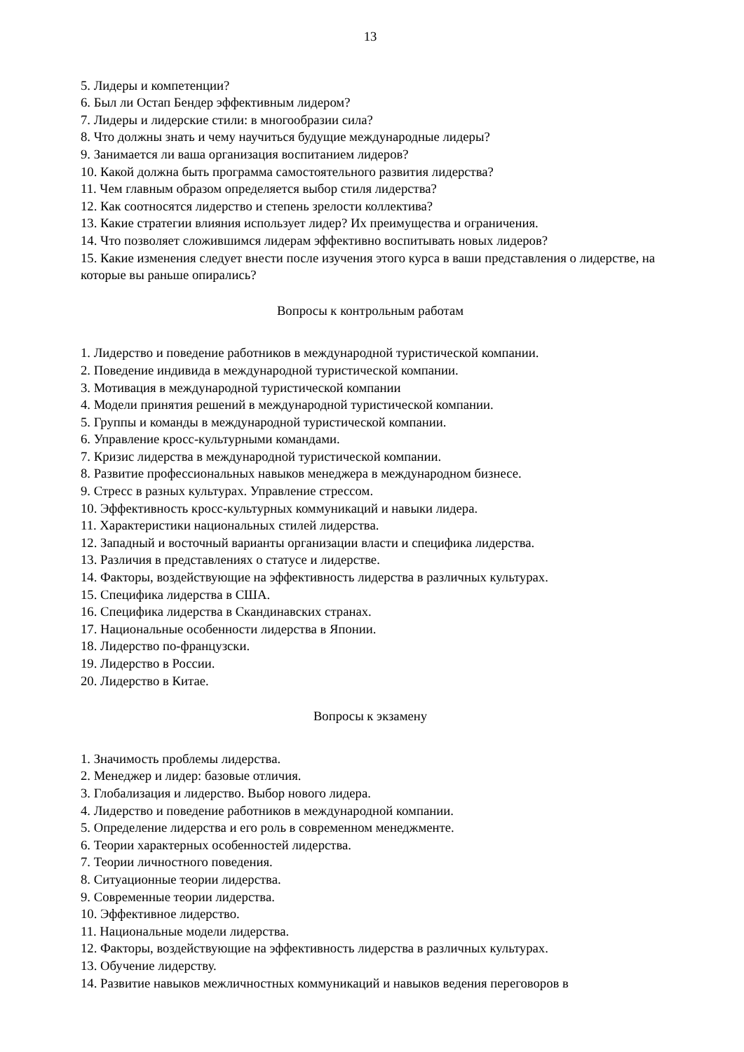13
5. Лидеры и компетенции?
6. Был ли Остап Бендер эффективным лидером?
7. Лидеры и лидерские стили: в многообразии сила?
8. Что должны знать и чему научиться будущие международные лидеры?
9. Занимается ли ваша организация воспитанием лидеров?
10. Какой должна быть программа самостоятельного развития лидерства?
11. Чем главным образом определяется выбор стиля лидерства?
12. Как соотносятся лидерство и степень зрелости коллектива?
13. Какие стратегии влияния использует лидер? Их преимущества и ограничения.
14. Что позволяет сложившимся лидерам эффективно воспитывать новых лидеров?
15. Какие изменения следует внести после изучения этого курса в ваши представления о лидерстве, на которые вы раньше опирались?
Вопросы к контрольным работам
1. Лидерство и поведение работников в международной туристической компании.
2. Поведение индивида в международной туристической компании.
3. Мотивация в международной туристической компании
4. Модели принятия решений в международной туристической компании.
5. Группы и команды в международной туристической компании.
6. Управление кросс-культурными командами.
7. Кризис лидерства в международной туристической компании.
8. Развитие профессиональных навыков менеджера в международном бизнесе.
9. Стресс в разных культурах. Управление стрессом.
10. Эффективность кросс-культурных коммуникаций и навыки лидера.
11. Характеристики национальных стилей лидерства.
12. Западный и восточный варианты организации власти и специфика лидерства.
13. Различия в представлениях о статусе и лидерстве.
14. Факторы, воздействующие на эффективность лидерства в различных культурах.
15. Специфика лидерства в США.
16. Специфика лидерства в Скандинавских странах.
17. Национальные особенности лидерства в Японии.
18. Лидерство по-французски.
19. Лидерство в России.
20. Лидерство в Китае.
Вопросы к экзамену
1. Значимость проблемы лидерства.
2. Менеджер и лидер: базовые отличия.
3. Глобализация и лидерство. Выбор нового лидера.
4. Лидерство и поведение работников в международной компании.
5. Определение лидерства и его роль в современном менеджменте.
6. Теории характерных особенностей лидерства.
7. Теории личностного поведения.
8. Ситуационные теории лидерства.
9. Современные теории лидерства.
10. Эффективное лидерство.
11. Национальные модели лидерства.
12. Факторы, воздействующие на эффективность лидерства в различных культурах.
13. Обучение лидерству.
14. Развитие навыков межличностных коммуникаций и навыков ведения переговоров в